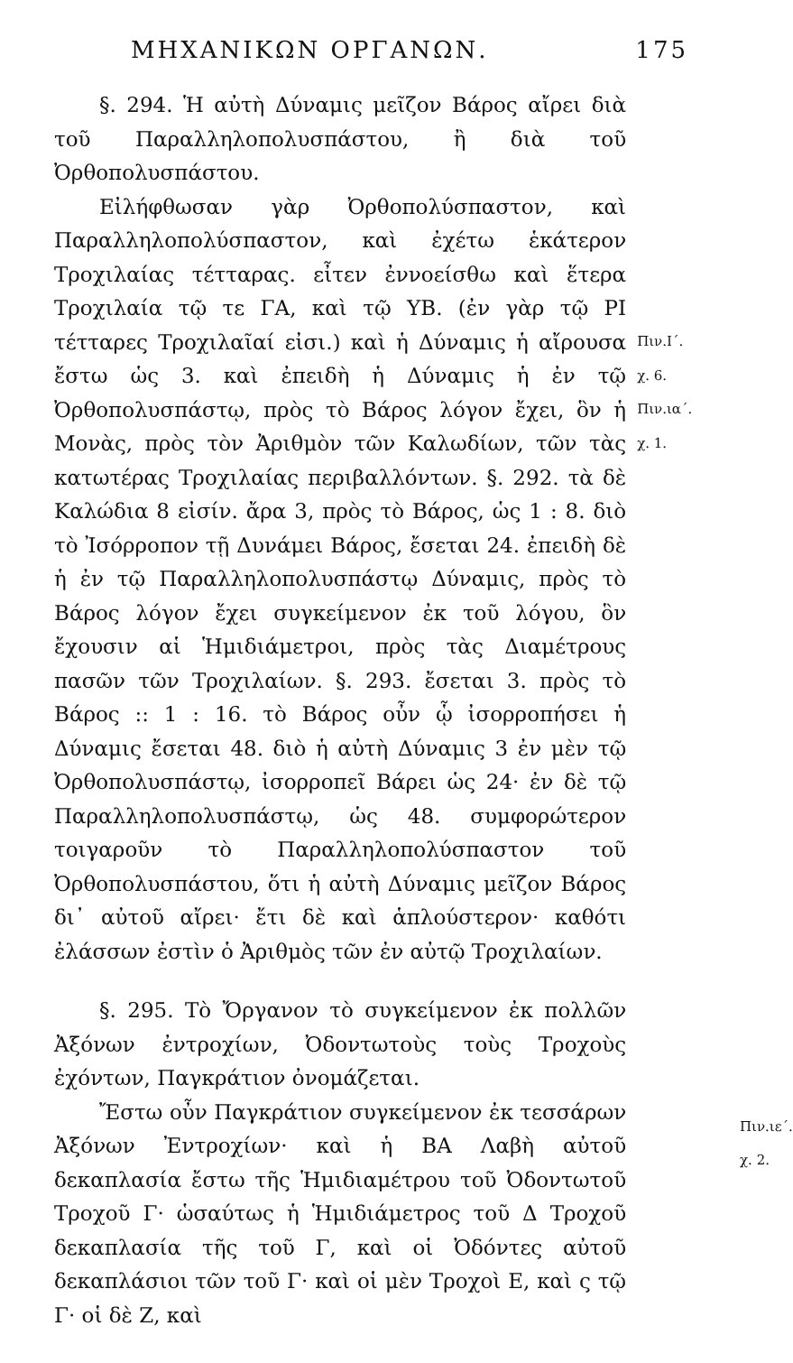ΜΗΧΑΝΙΚΩΝ ΟΡΓΑΝΩΝ. 175
§. 294. Ἡ αὐτὴ Δύναμις μεῖζον Βάρος αἴρει διὰ τοῦ Παραλληλοπολυσπάστου, ἢ διὰ τοῦ Ὀρθοπολυσπάστου.
Εἰλήφθωσαν γὰρ Ὀρθοπολύσπαστον, καὶ Παραλληλοπολύσπαστον, καὶ ἐχέτω ἑκάτερον Τροχιλαίας τέτταρας. εἶτεν ἐννοείσθω καὶ ἕτερα Τροχιλαία τῷ τε ΓΑ, καὶ τῷ ΥΒ. (ἐν γὰρ τῷ ΡΙ τέτταρες Τροχιλαῖαί εἰσι.) καὶ ἡ Δύναμις ἡ αἴρουσα ἔστω ὡς 3. καὶ ἐπειδὴ ἡ Δύναμις ἡ ἐν τῷ Ὀρθοπολυσπάστῳ, πρὸς τὸ Βάρος λόγον ἔχει, ὃν ἡ Μονὰς, πρὸς τὸν Ἀριθμὸν τῶν Καλωδίων, τῶν τὰς κατωτέρας Τροχιλαίας περιβαλλόντων. §. 292. τὰ δὲ Καλώδια 8 εἰσίν. ἄρα 3, πρὸς τὸ Βάρος, ὡς 1 : 8. διὸ τὸ Ἰσόρροπον τῇ Δυνάμει Βάρος, ἔσεται 24. ἐπειδὴ δὲ ἡ ἐν τῷ Παραλληλοπολυσπάστῳ Δύναμις, πρὸς τὸ Βάρος λόγον ἔχει συγκείμενον ἐκ τοῦ λόγου, ὃν ἔχουσιν αἱ Ἡμιδιάμετροι, πρὸς τὰς Διαμέτρους πασῶν τῶν Τροχιλαίων. §. 293. ἔσεται 3. πρὸς τὸ Βάρος :: 1 : 16. τὸ Βάρος οὖν ᾧ ἰσορροπήσει ἡ Δύναμις ἔσεται 48. διὸ ἡ αὐτὴ Δύναμις 3 ἐν μὲν τῷ Ὀρθοπολυσπάστῳ, ἰσορροπεῖ Βάρει ὡς 24· ἐν δὲ τῷ Παραλληλοπολυσπάστῳ, ὡς 48. συμφορώτερον τοιγαροῦν τὸ Παραλληλοπολύσπαστον τοῦ Ὀρθοπολυσπάστου, ὅτι ἡ αὐτὴ Δύναμις μεῖζον Βάρος δι᾽ αὐτοῦ αἴρει· ἔτι δὲ καὶ ἁπλούστερον· καθότι ἐλάσσων ἐστὶν ὁ Ἀριθμὸς τῶν ἐν αὐτῷ Τροχιλαίων.
§. 295. Τὸ Ὄργανον τὸ συγκείμενον ἐκ πολλῶν Ἀξόνων ἐντροχίων, Ὀδοντωτοὺς τοὺς Τροχοὺς ἐχόντων, Παγκράτιον ὀνομάζεται.
Ἔστω οὖν Παγκράτιον συγκείμενον ἐκ τεσσάρων Ἀξόνων Ἐντροχίων· καὶ ἡ ΒΑ Λαβὴ αὐτοῦ δεκαπλασία ἔστω τῆς Ἡμιδιαμέτρου τοῦ Ὀδοντωτοῦ Τροχοῦ Γ· ὡσαύτως ἡ Ἡμιδιάμετρος τοῦ Δ Τροχοῦ δεκαπλασία τῆς τοῦ Γ, καὶ οἱ Ὀδόντες αὐτοῦ δεκαπλάσιοι τῶν τοῦ Γ· καὶ οἱ μὲν Τροχοὶ Ε, καὶ ς τῷ Γ· οἱ δὲ Ζ, καὶ
Πιν.Ι΄.
χ. 6.
Πιν.ια΄.
χ. 1.
Πιν.ιε΄.
χ. 2.